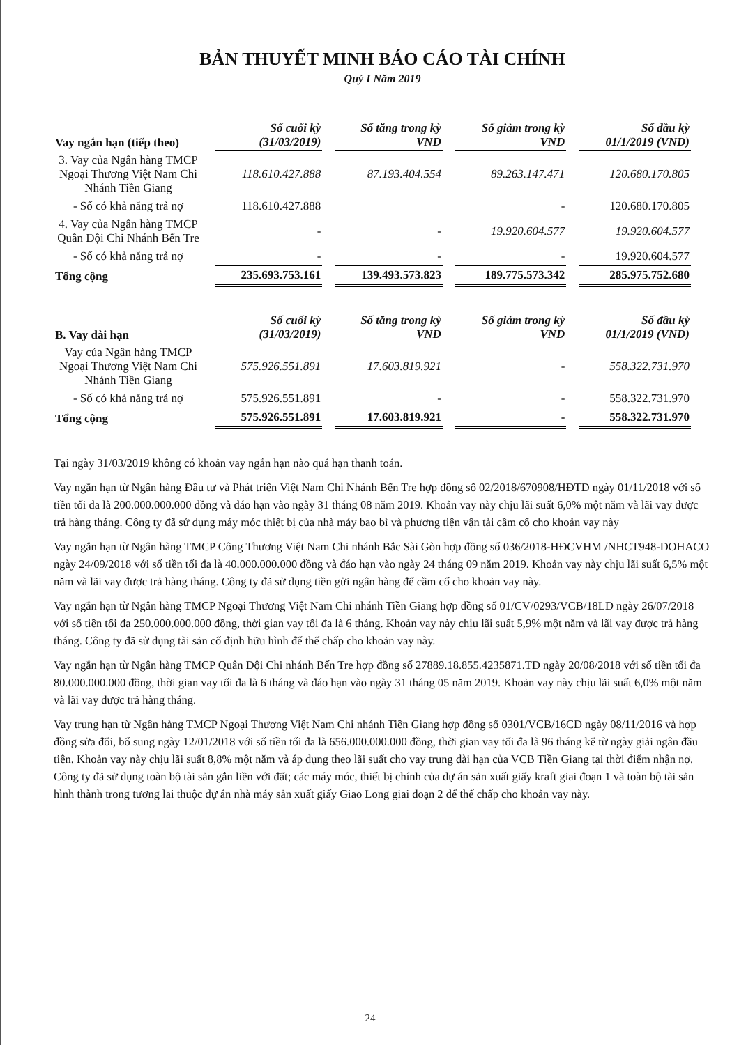BẢN THUYẾT MINH BÁO CÁO TÀI CHÍNH
Quý I Năm 2019
| Vay ngắn hạn (tiếp theo) | Số cuối kỳ (31/03/2019) | Số tăng trong kỳ VND | Số giảm trong kỳ VND | Số đầu kỳ 01/1/2019 (VND) |
| --- | --- | --- | --- | --- |
| 3. Vay của Ngân hàng TMCP Ngoại Thương Việt Nam Chi Nhánh Tiền Giang | 118.610.427.888 | 87.193.404.554 | 89.263.147.471 | 120.680.170.805 |
| - Số có khả năng trả nợ | 118.610.427.888 | | - | 120.680.170.805 |
| 4. Vay của Ngân hàng TMCP Quân Đội Chi Nhánh Bến Tre | - | - | 19.920.604.577 | 19.920.604.577 |
| - Số có khả năng trả nợ | - | - | - | 19.920.604.577 |
| Tổng cộng | 235.693.753.161 | 139.493.573.823 | 189.775.573.342 | 285.975.752.680 |
| B. Vay dài hạn | Số cuối kỳ (31/03/2019) | Số tăng trong kỳ VND | Số giảm trong kỳ VND | Số đầu kỳ 01/1/2019 (VND) |
| --- | --- | --- | --- | --- |
| Vay của Ngân hàng TMCP Ngoại Thương Việt Nam Chi Nhánh Tiền Giang | 575.926.551.891 | 17.603.819.921 | - | 558.322.731.970 |
| - Số có khả năng trả nợ | 575.926.551.891 | - | - | 558.322.731.970 |
| Tổng cộng | 575.926.551.891 | 17.603.819.921 | - | 558.322.731.970 |
Tại ngày 31/03/2019 không có khoản vay ngắn hạn nào quá hạn thanh toán.
Vay ngắn hạn từ Ngân hàng Đầu tư và Phát triển Việt Nam Chi Nhánh Bến Tre hợp đồng số 02/2018/670908/HĐTD ngày 01/11/2018 với số tiền tối đa là 200.000.000.000 đồng và đáo hạn vào ngày 31 tháng 08 năm 2019. Khoản vay này chịu lãi suất 6,0% một năm và lãi vay được trả hàng tháng. Công ty đã sử dụng máy móc thiết bị của nhà máy bao bì và phương tiện vận tải cầm cố cho khoản vay này
Vay ngắn hạn từ Ngân hàng TMCP Công Thương Việt Nam Chi nhánh Bắc Sài Gòn hợp đồng số 036/2018-HĐCVHM /NHCT948-DOHACO ngày 24/09/2018 với số tiền tối đa là 40.000.000.000 đồng và đáo hạn vào ngày 24 tháng 09 năm 2019. Khoản vay này chịu lãi suất 6,5% một năm và lãi vay được trả hàng tháng. Công ty đã sử dụng tiền gửi ngân hàng để cầm cố cho khoản vay này.
Vay ngắn hạn từ Ngân hàng TMCP Ngoại Thương Việt Nam Chi nhánh Tiền Giang hợp đồng số 01/CV/0293/VCB/18LD ngày 26/07/2018 với số tiền tối đa 250.000.000.000 đồng, thời gian vay tối đa là 6 tháng. Khoản vay này chịu lãi suất 5,9% một năm và lãi vay được trả hàng tháng. Công ty đã sử dụng tài sản cố định hữu hình để thế chấp cho khoản vay này.
Vay ngắn hạn từ Ngân hàng TMCP Quân Đội Chi nhánh Bến Tre hợp đồng số 27889.18.855.4235871.TD ngày 20/08/2018 với số tiền tối đa 80.000.000.000 đồng, thời gian vay tối đa là 6 tháng và đáo hạn vào ngày 31 tháng 05 năm 2019. Khoản vay này chịu lãi suất 6,0% một năm và lãi vay được trả hàng tháng.
Vay trung hạn từ Ngân hàng TMCP Ngoại Thương Việt Nam Chi nhánh Tiền Giang hợp đồng số 0301/VCB/16CD ngày 08/11/2016 và hợp đồng sửa đổi, bổ sung ngày 12/01/2018 với số tiền tối đa là 656.000.000.000 đồng, thời gian vay tối đa là 96 tháng kể từ ngày giải ngân đầu tiên. Khoản vay này chịu lãi suất 8,8% một năm và áp dụng theo lãi suất cho vay trung dài hạn của VCB Tiền Giang tại thời điểm nhận nợ. Công ty đã sử dụng toàn bộ tài sản gắn liền với đất; các máy móc, thiết bị chính của dự án sản xuất giấy kraft giai đoạn 1 và toàn bộ tài sản hình thành trong tương lai thuộc dự án nhà máy sản xuất giấy Giao Long giai đoạn 2 để thế chấp cho khoản vay này.
24